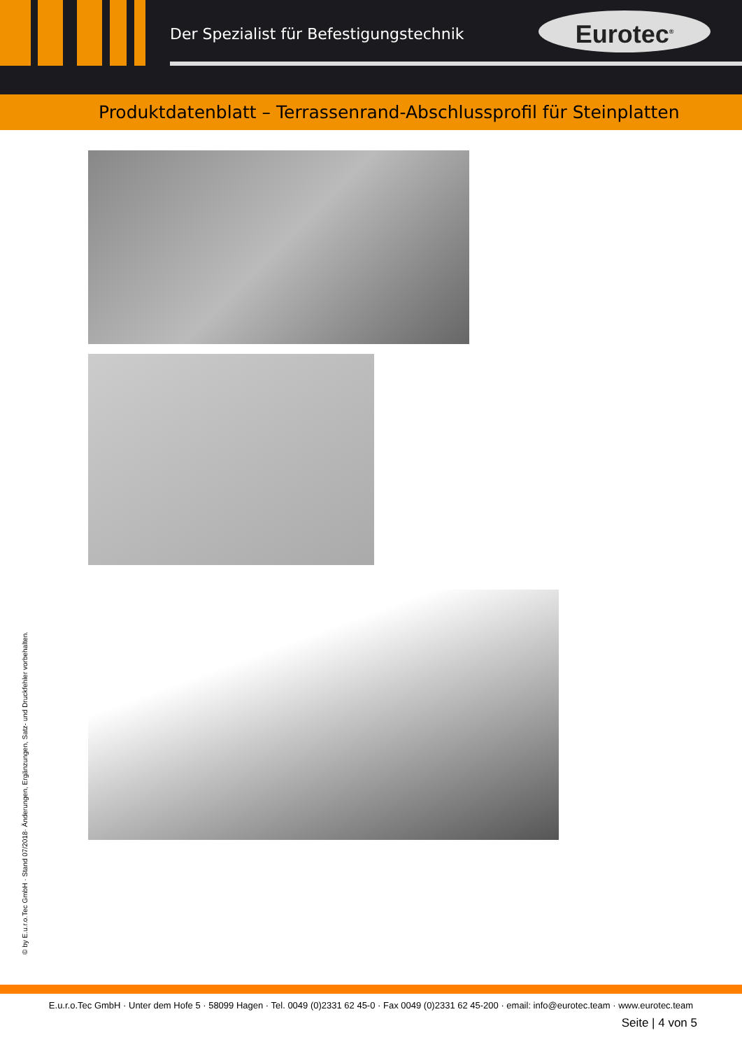Der Spezialist für Befestigungstechnik
Eurotec<sup>®</sup>
Produktdatenblatt – Terrassenrand-Abschlussprofil für Steinplatten
© by E.u.r.o.Tec GmbH · Stand 07/2018· Änderungen, Ergänzungen, Satz- und Druckfehler vorbehalten.
E.u.r.o.Tec GmbH · Unter dem Hofe 5 · 58099 Hagen · Tel. 0049 (0)2331 62 45-0 · Fax 0049 (0)2331 62 45-200 · email: info@eurotec.team · www.eurotec.team
Seite | 4 von 5